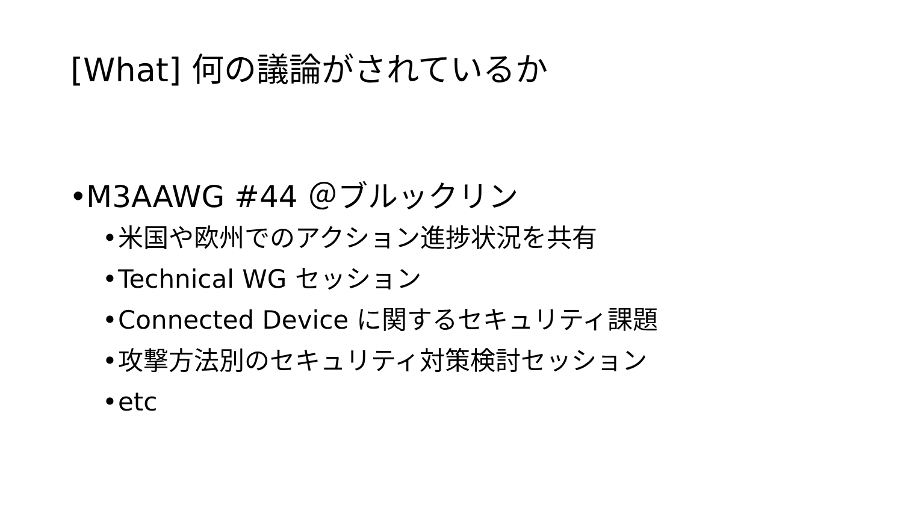[What] 何の議論がされているか
• M3AAWG #44 ＠ブルックリン
• 米国や欧州でのアクション進捗状況を共有
• Technical WG セッション
• Connected Device に関するセキュリティ課題
• 攻撃方法別のセキュリティ対策検討セッション
• etc